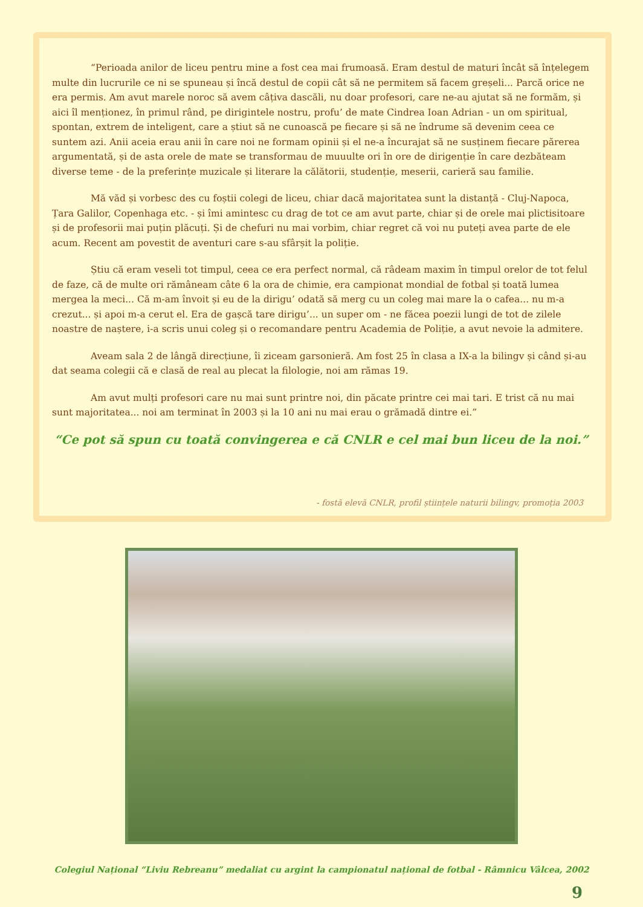“Perioada anilor de liceu pentru mine a fost cea mai frumoasă. Eram destul de maturi încât să înțelegem multe din lucrurile ce ni se spuneau și încă destul de copii cât să ne permitem să facem greșeli... Parcă orice ne era permis. Am avut marele noroc să avem câțiva dascăli, nu doar profesori, care ne-au ajutat să ne formăm, și aici îl menționez, în primul rând, pe dirigintele nostru, profu’ de mate Cindrea Ioan Adrian - un om spiritual, spontan, extrem de inteligent, care a știut să ne cunoască pe fiecare și să ne îndrume să devenim ceea ce suntem azi. Anii aceia erau anii în care noi ne formam opinii și el ne-a încurajat să ne susținem fiecare părerea argumentată, și de asta orele de mate se transformau de muuulte ori în ore de dirigenție în care dezbăteam diverse teme - de la preferințe muzicale și literare la călătorii, studenție, meserii, carieră sau familie.
Mă văd și vorbesc des cu foștii colegi de liceu, chiar dacă majoritatea sunt la distanță - Cluj-Napoca, Țara Galilor, Copenhaga etc. - și îmi amintesc cu drag de tot ce am avut parte, chiar și de orele mai plictisitoare și de profesorii mai puțin plăcuți. Și de chefuri nu mai vorbim, chiar regret că voi nu puteți avea parte de ele acum. Recent am povestit de aventuri care s-au sfârșit la poliție.
Știu că eram veseli tot timpul, ceea ce era perfect normal, că râdeam maxim în timpul orelor de tot felul de faze, că de multe ori rămâneam câte 6 la ora de chimie, era campionat mondial de fotbal și toată lumea mergea la meci... Că m-am învoit și eu de la dirigu’ odată să merg cu un coleg mai mare la o cafea... nu m-a crezut... și apoi m-a cerut el. Era de gașcă tare dirigu’... un super om - ne făcea poezii lungi de tot de zilele noastre de naștere, i-a scris unui coleg și o recomandare pentru Academia de Poliție, a avut nevoie la admitere.
Aveam sala 2 de lângă direcțiune, îi ziceam garsonieră. Am fost 25 în clasa a IX-a la bilingv și când și-au dat seama colegii că e clasă de real au plecat la filologie, noi am rămas 19.
Am avut mulți profesori care nu mai sunt printre noi, din păcate printre cei mai tari. E trist că nu mai sunt majoritatea... noi am terminat în 2003 și la 10 ani nu mai erau o grămadă dintre ei.”
“Ce pot să spun cu toată convingerea e că CNLR e cel mai bun liceu de la noi.”
- fostă elevă CNLR, profil științele naturii bilingv, promoția 2003
Colegiul Național “Liviu Rebreanu” medaliat cu argint la campionatul național de fotbal - Râmnicu Vâlcea, 2002
9